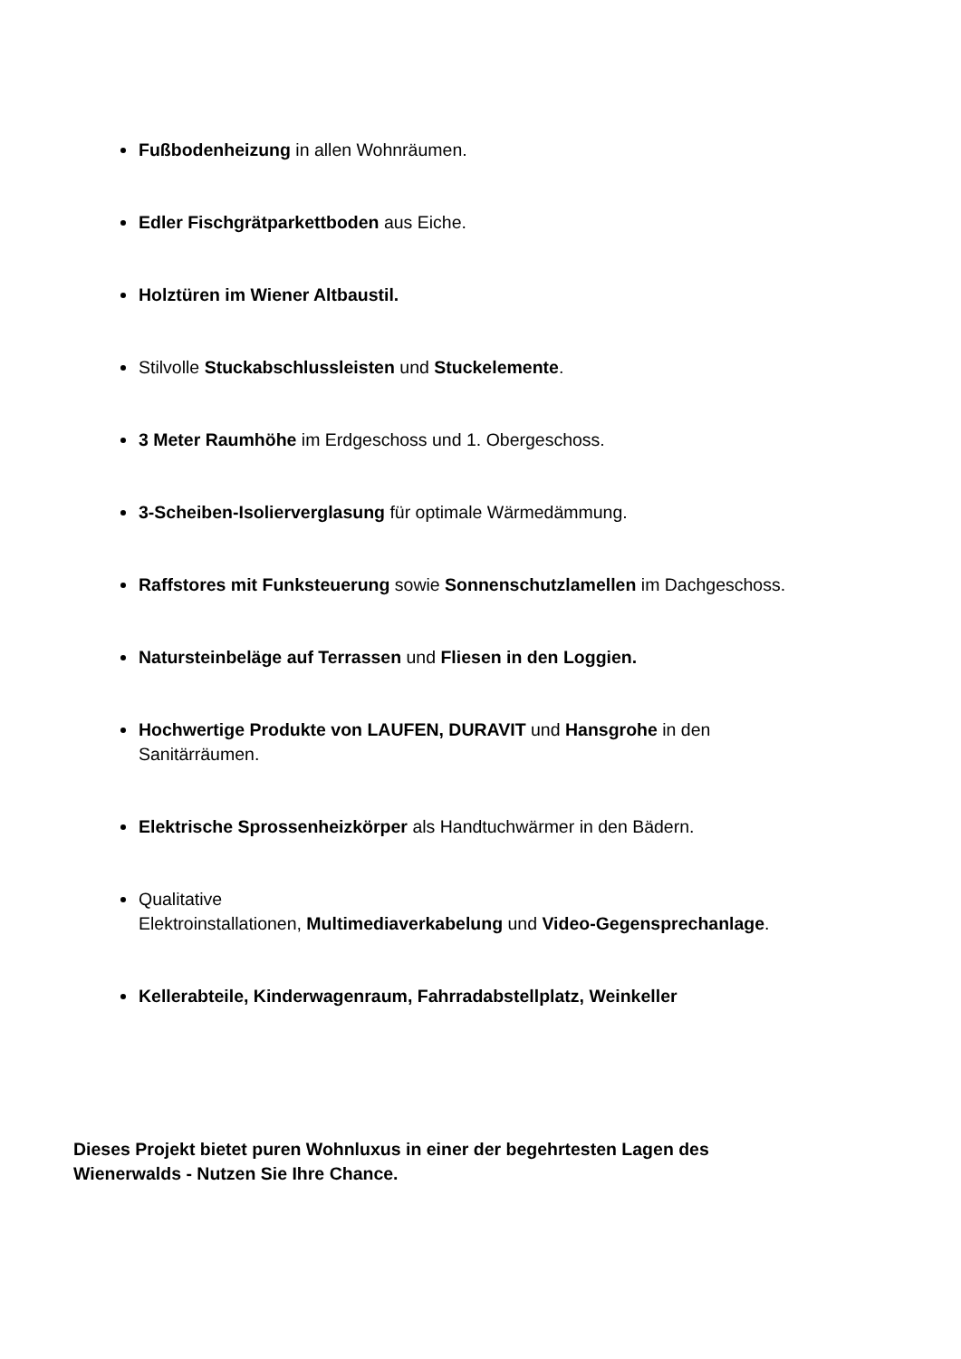Fußbodenheizung in allen Wohnräumen.
Edler Fischgrätparkettboden aus Eiche.
Holztüren im Wiener Altbaustil.
Stilvolle Stuckabschlussleisten und Stuckelemente.
3 Meter Raumhöhe im Erdgeschoss und 1. Obergeschoss.
3-Scheiben-Isolierverglasung für optimale Wärmedämmung.
Raffstores mit Funksteuerung sowie Sonnenschutzlamellen im Dachgeschoss.
Natursteinbeläge auf Terrassen und Fliesen in den Loggien.
Hochwertige Produkte von LAUFEN, DURAVIT und Hansgrohe in den
Sanitärräumen.
Elektrische Sprossenheizkörper als Handtuchwärmer in den Bädern.
Qualitative
Elektroinstallationen, Multimediaverkabelung und Video-Gegensprechanlage.
Kellerabteile, Kinderwagenraum, Fahrradabstellplatz, Weinkeller
Dieses Projekt bietet puren Wohnluxus in einer der begehrtesten Lagen des
Wienerwalds - Nutzen Sie Ihre Chance.